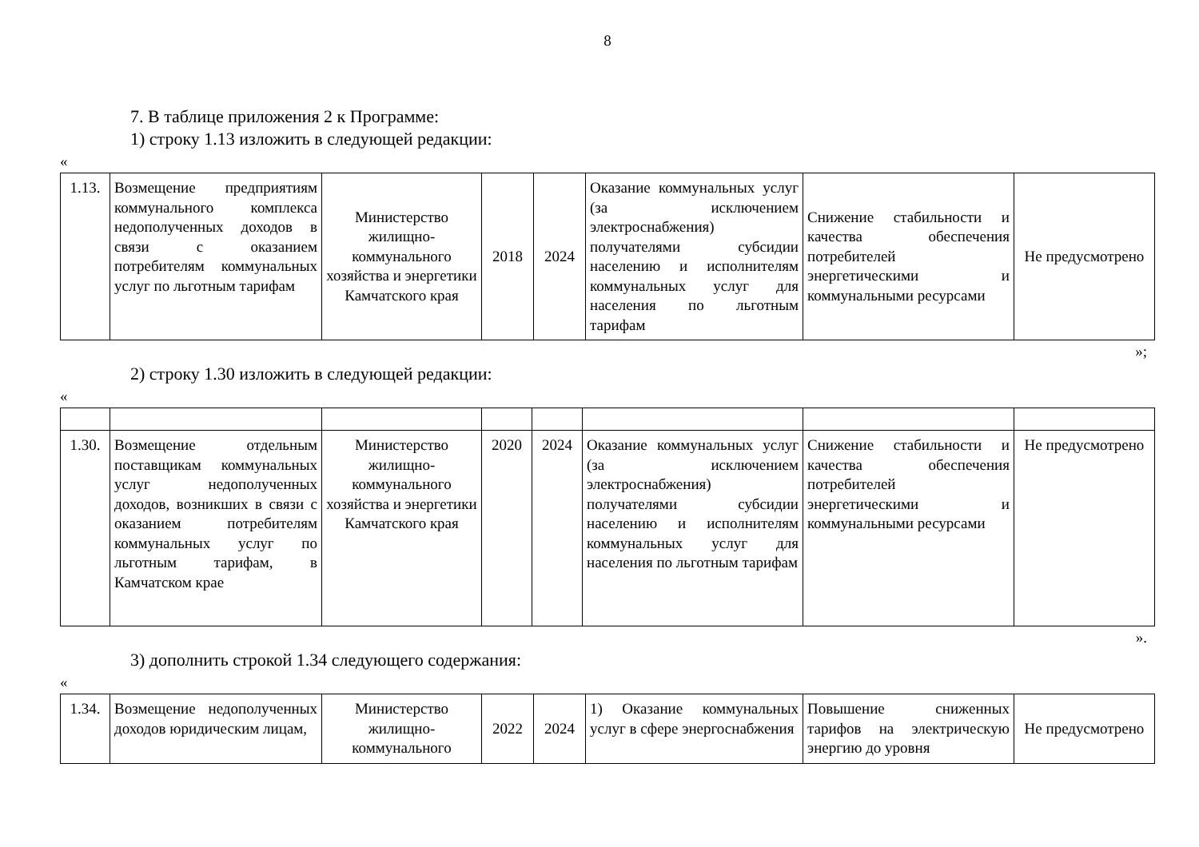8
7. В таблице приложения 2 к Программе:
1) строку 1.13 изложить в следующей редакции:
«
| 1.13. | Возмещение предприятиям коммунального комплекса недополученных доходов в связи с оказанием потребителям коммунальных услуг по льготным тарифам | Министерство жилищно-коммунального хозяйства и энергетики Камчатского края | 2018 | 2024 | Оказание коммунальных услуг (за исключением электроснабжения) получателями субсидии населению и исполнителям коммунальных услуг для населения по льготным тарифам | Снижение стабильности и качества обеспечения потребителей энергетическими и коммунальными ресурсами | Не предусмотрено |
»;
2) строку 1.30 изложить в следующей редакции:
«
| 1.30. | Возмещение отдельным поставщикам коммунальных услуг недополученных доходов, возникших в связи с оказанием потребителям коммунальных услуг по льготным тарифам, в Камчатском крае | Министерство жилищно-коммунального хозяйства и энергетики Камчатского края | 2020 | 2024 | Оказание коммунальных услуг (за исключением электроснабжения) получателями субсидии населению и исполнителям коммунальных услуг для населения по льготным тарифам | Снижение стабильности и качества обеспечения потребителей энергетическими и коммунальными ресурсами | Не предусмотрено |
».
3) дополнить строкой 1.34 следующего содержания:
«
| 1.34. | Возмещение недополученных доходов юридическим лицам, | Министерство жилищно-коммунального | 2022 | 2024 | 1) Оказание коммунальных услуг в сфере энергоснабжения | Повышение сниженных тарифов на электрическую энергию до уровня | Не предусмотрено |